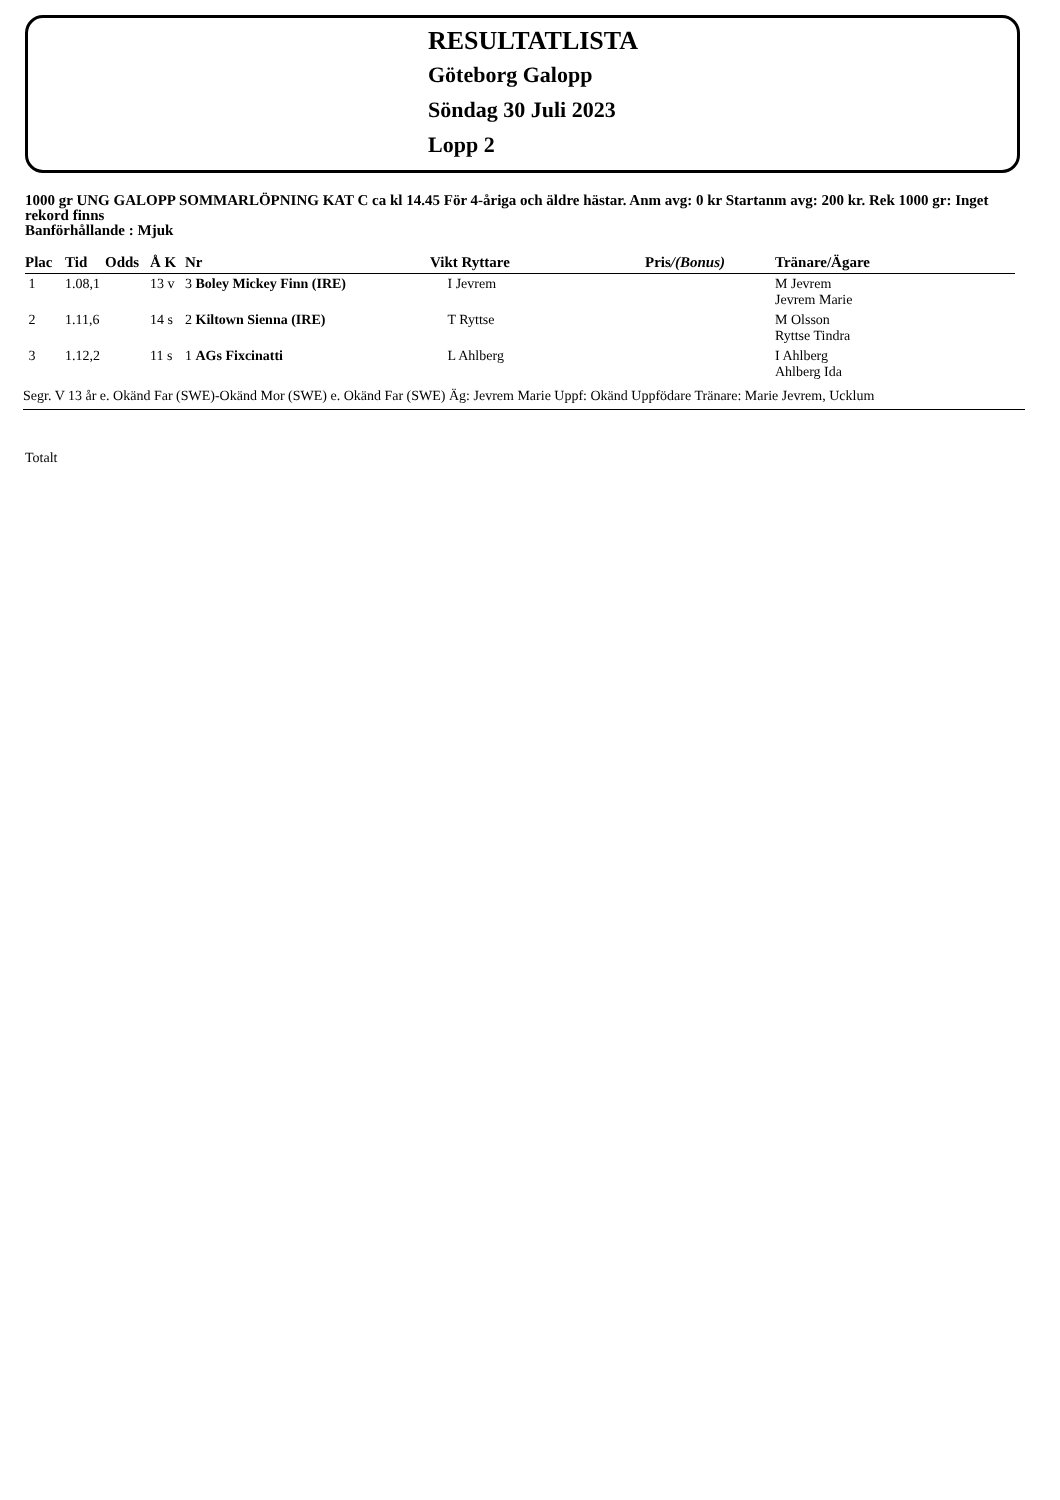RESULTATLISTA
Göteborg Galopp
Söndag 30 Juli 2023
Lopp 2
1000 gr UNG GALOPP SOMMARLÖPNING KAT C ca kl 14.45 För 4-åriga och äldre hästar. Anm avg: 0 kr Startanm avg: 200 kr. Rek 1000 gr: Inget rekord finns
Banförhållande : Mjuk
| Plac | Tid | Odds | Å K | Nr | Vikt Ryttare | Pris /(Bonus) | Tränare/Ägare |
| --- | --- | --- | --- | --- | --- | --- | --- |
| 1 | 1.08,1 | | 13 v | 3 Boley Mickey Finn (IRE) | I Jevrem | | M Jevrem Jevrem Marie |
| 2 | 1.11,6 | | 14 s | 2 Kiltown Sienna (IRE) | T Ryttse | | M Olsson Ryttse Tindra |
| 3 | 1.12,2 | | 11 s | 1 AGs Fixcinatti | L Ahlberg | | I Ahlberg Ahlberg Ida |
Segr. V 13 år e. Okänd Far (SWE)-Okänd Mor (SWE) e. Okänd Far (SWE) Äg: Jevrem Marie Uppf: Okänd Uppfödare Tränare: Marie Jevrem, Ucklum
Totalt